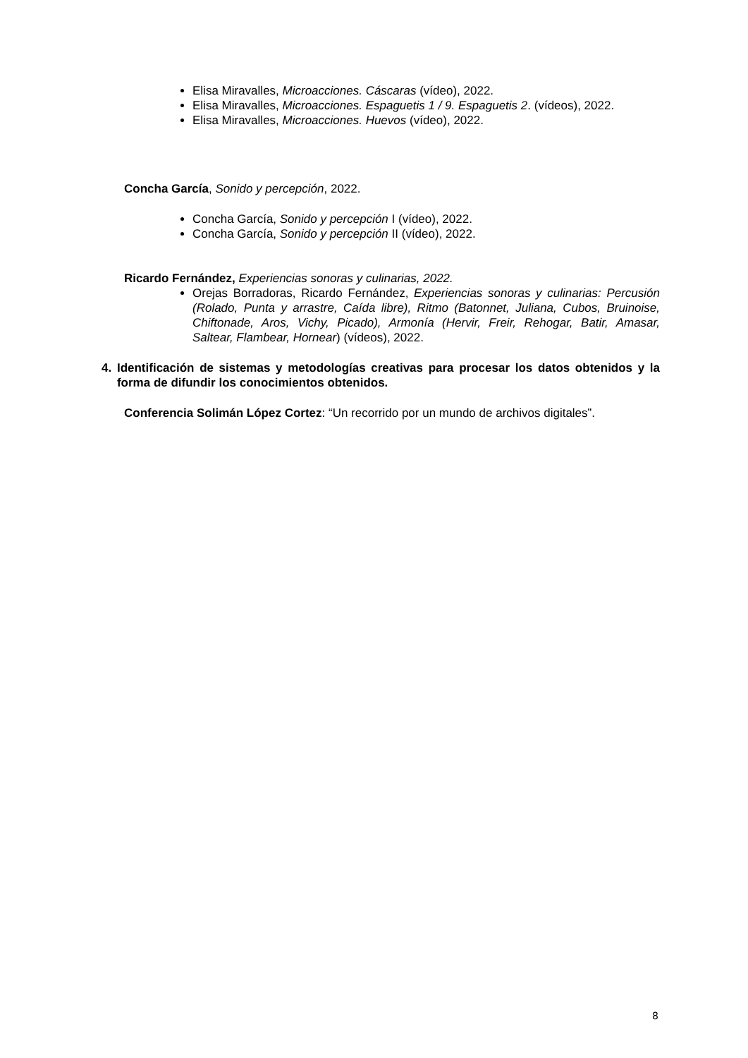Elisa Miravalles, Microacciones. Cáscaras (vídeo), 2022.
Elisa Miravalles, Microacciones. Espaguetis 1 / 9. Espaguetis 2. (vídeos), 2022.
Elisa Miravalles, Microacciones. Huevos (vídeo), 2022.
Concha García, Sonido y percepción, 2022.
Concha García, Sonido y percepción I (vídeo), 2022.
Concha García, Sonido y percepción II (vídeo), 2022.
Ricardo Fernández, Experiencias sonoras y culinarias, 2022.
Orejas Borradoras, Ricardo Fernández, Experiencias sonoras y culinarias: Percusión (Rolado, Punta y arrastre, Caída libre), Ritmo (Batonnet, Juliana, Cubos, Bruinoise, Chiftonade, Aros, Vichy, Picado), Armonía (Hervir, Freir, Rehogar, Batir, Amasar, Saltear, Flambear, Hornear) (vídeos), 2022.
4. Identificación de sistemas y metodologías creativas para procesar los datos obtenidos y la forma de difundir los conocimientos obtenidos.
Conferencia Solimán López Cortez: “Un recorrido por un mundo de archivos digitales”.
8